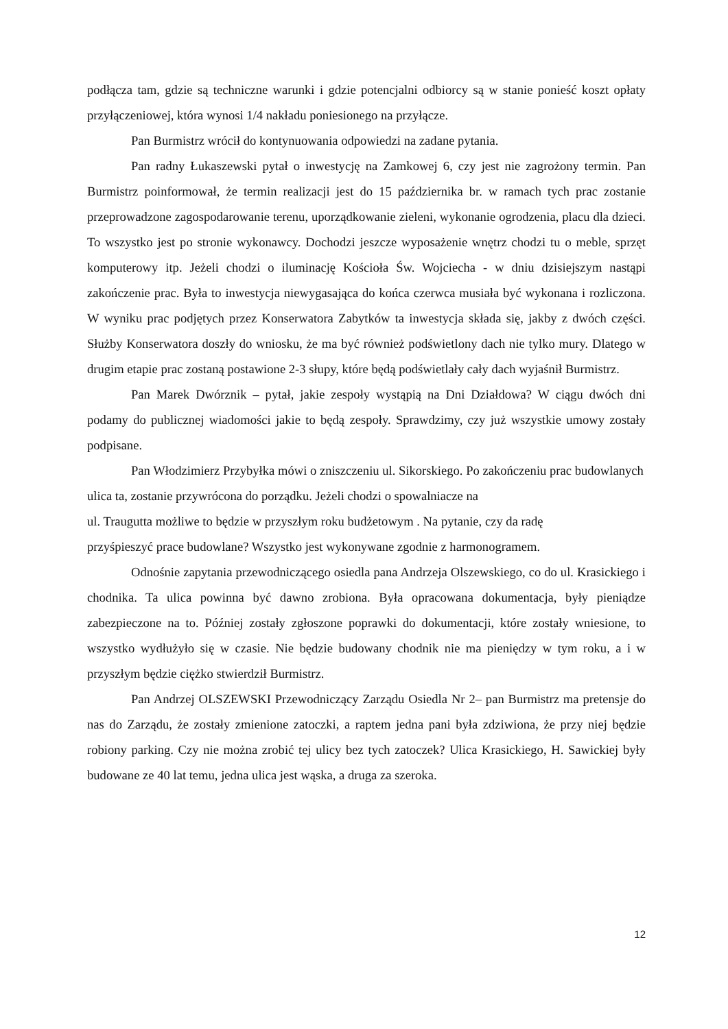podłącza tam, gdzie są techniczne warunki i gdzie potencjalni odbiorcy są w stanie ponieść koszt opłaty przyłączeniowej, która wynosi 1/4 nakładu poniesionego na przyłącze.
Pan Burmistrz wrócił do kontynuowania odpowiedzi na zadane pytania.
Pan radny Łukaszewski pytał o inwestycję na Zamkowej 6, czy jest nie zagrożony termin. Pan Burmistrz poinformował, że termin realizacji jest do 15 października br. w ramach tych prac zostanie przeprowadzone zagospodarowanie terenu, uporządkowanie zieleni, wykonanie ogrodzenia, placu dla dzieci. To wszystko jest po stronie wykonawcy. Dochodzi jeszcze wyposażenie wnętrz chodzi tu o meble, sprzęt komputerowy itp. Jeżeli chodzi o iluminację Kościoła Św. Wojciecha - w dniu dzisiejszym nastąpi zakończenie prac. Była to inwestycja niewygasająca do końca czerwca musiała być wykonana i rozliczona. W wyniku prac podjętych przez Konserwatora Zabytków ta inwestycja składa się, jakby z dwóch części. Służby Konserwatora doszły do wniosku, że ma być również podświetlony dach nie tylko mury. Dlatego w drugim etapie prac zostaną postawione 2-3 słupy, które będą podświetlały cały dach wyjaśnił Burmistrz.
Pan Marek Dwórznik – pytał, jakie zespoły wystąpią na Dni Działdowa? W ciągu dwóch dni podamy do publicznej wiadomości jakie to będą zespoły. Sprawdzimy, czy już wszystkie umowy zostały podpisane.
Pan Włodzimierz Przybyłka mówi o zniszczeniu ul. Sikorskiego. Po zakończeniu prac budowlanych ulica ta, zostanie przywrócona do porządku. Jeżeli chodzi o spowalniacze na
ul. Traugutta możliwe to będzie w przyszłym roku budżetowym . Na pytanie, czy da radę
przyśpieszyć prace budowlane? Wszystko jest wykonywane zgodnie z harmonogramem.
Odnośnie zapytania przewodniczącego osiedla pana Andrzeja Olszewskiego, co do ul. Krasickiego i chodnika. Ta ulica powinna być dawno zrobiona. Była opracowana dokumentacja, były pieniądze zabezpieczone na to. Później zostały zgłoszone poprawki do dokumentacji, które zostały wniesione, to wszystko wydłużyło się w czasie. Nie będzie budowany chodnik nie ma pieniędzy w tym roku, a i w przyszłym będzie ciężko stwierdził Burmistrz.
Pan Andrzej OLSZEWSKI Przewodniczący Zarządu Osiedla Nr 2– pan Burmistrz ma pretensje do nas do Zarządu, że zostały zmienione zatoczki, a raptem jedna pani była zdziwiona, że przy niej będzie robiony parking. Czy nie można zrobić tej ulicy bez tych zatoczek? Ulica Krasickiego, H. Sawickiej były budowane ze 40 lat temu, jedna ulica jest wąska, a druga za szeroka.
12